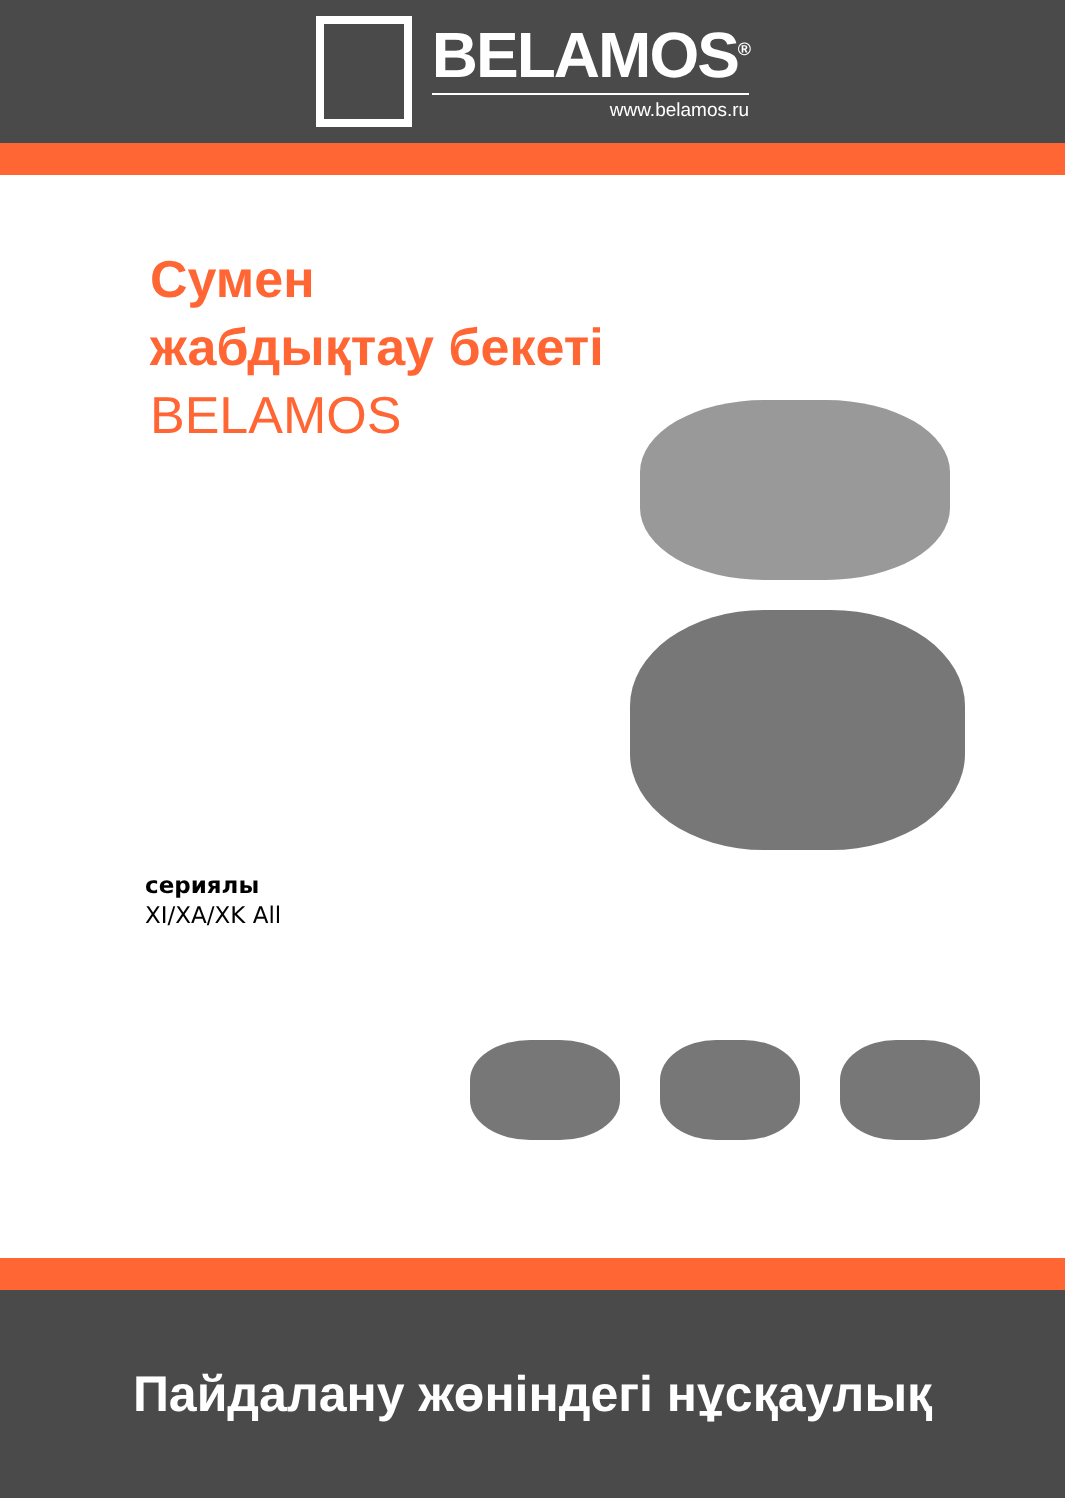BELAMOS<sup>®</sup>
www.belamos.ru
Сумен
жабдықтау бекеті
BELAMOS
сериялы
XI/XA/XK All
Пайдалану жөніндегі нұсқаулық